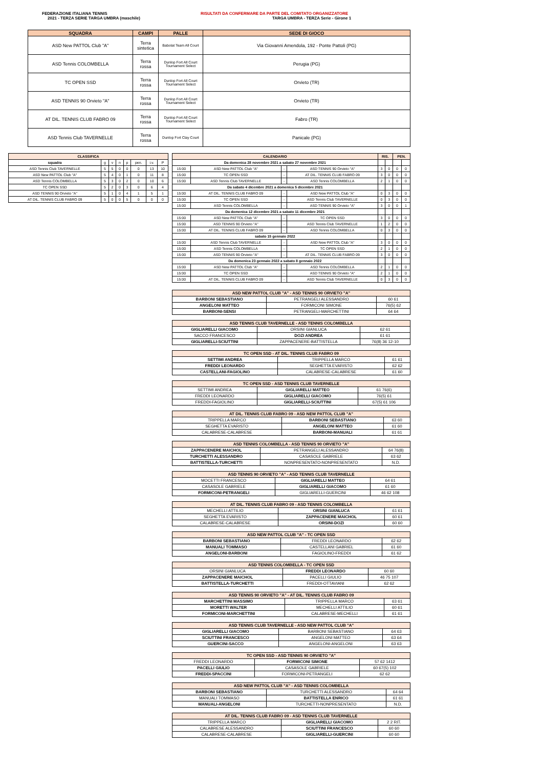FEDERAZIONE ITALIANA TENNIS
2021 - TERZA SERIE TARGA UMBRA (maschile)
RISULTATI DA CONFERMARE DA PARTE DEL COMITATO ORGANIZZATORE
TARGA UMBRA - TERZA Serie - Girone 1
| SQUADRA | CAMPI | PALLE | SEDE DI GIOCO |
| --- | --- | --- | --- |
| ASD New PATTOL Club "A" | Terra sintetica | Babolat Team All Court | Via Giovanni Amendola, 192 - Ponte Pattoli (PG) |
| ASD Tennis COLOMBELLA | Terra rossa | Dunlop Fort All Court Tournament Select | Perugia (PG) |
| TC OPEN SSD | Terra rossa | Dunlop Fort All Court Tournament Select | Orvieto (TR) |
| ASD TENNIS 90 Orvieto "A" | Terra rossa | Dunlop Fort All Court Tournament Select | Orvieto (TR) |
| AT DIL. TENNIS CLUB FABRO 09 | Terra rossa | Dunlop Fort All Court Tournament Select | Fabro (TR) |
| ASD Tennis Club TAVERNELLE | Terra rossa | Dunlop Fort Clay Court | Panicale (PG) |
| CLASSIFICA | | | | | | | |
| --- | --- | --- | --- | --- | --- | --- | --- |
| squadra | g | v | n | p | pen. | i.v. | P |
| ASD Tennis Club TAVERNELLE | 5 | 5 | 0 | 0 | 0 | 13 | 10 |
| ASD New PATTOL Club "A" | 5 | 4 | 0 | 1 | 0 | 11 | 8 |
| ASD Tennis COLOMBELLA | 5 | 3 | 0 | 2 | 0 | 10 | 6 |
| TC OPEN SSD | 5 | 2 | 0 | 3 | 0 | 6 | 4 |
| ASD TENNIS 90 Orvieto "A" | 5 | 1 | 0 | 4 | 1 | 5 | 1 |
| AT DIL. TENNIS CLUB FABRO 09 | 5 | 0 | 0 | 5 | 0 | 0 | 0 |
| CALENDARIO | | | | RIS. | | PEN. | |
| --- | --- | --- | --- | --- | --- | --- | --- |
| Da domenica 28 novembre 2021 a sabato 27 novembre 2021 | | | | | | | |
| 15:00 | ASD New PATTOL Club "A" | - | ASD TENNIS 90 Orvieto "A" | 3 | 0 | 0 | 0 |
| 15:00 | TC OPEN SSD | - | AT DIL. TENNIS CLUB FABRO 09 | 3 | 0 | 0 | 0 |
| 15:00 | ASD Tennis Club TAVERNELLE | - | ASD Tennis COLOMBELLA | 2 | 1 | 0 | 0 |
| Da sabato 4 dicembre 2021 a domenica 5 dicembre 2021 | | | | | | | |
| 15:00 | AT DIL. TENNIS CLUB FABRO 09 | - | ASD New PATTOL Club "A" | 0 | 3 | 0 | 0 |
| 15:00 | TC OPEN SSD | - | ASD Tennis Club TAVERNELLE | 0 | 3 | 0 | 0 |
| 15:00 | ASD Tennis COLOMBELLA | - | ASD TENNIS 90 Orvieto "A" | 3 | 0 | 0 | 1 |
| Da domenica 12 dicembre 2021 a sabato 11 dicembre 2021 | | | | | | | |
| 15:00 | ASD New PATTOL Club "A" | - | TC OPEN SSD | 3 | 0 | 0 | 0 |
| 15:00 | ASD TENNIS 90 Orvieto "A" | - | ASD Tennis Club TAVERNELLE | 1 | 2 | 0 | 0 |
| 15:00 | AT DIL. TENNIS CLUB FABRO 09 | - | ASD Tennis COLOMBELLA | 0 | 3 | 0 | 0 |
| sabato 15 gennaio 2022 | | | | | | | |
| 15:00 | ASD Tennis Club TAVERNELLE | - | ASD New PATTOL Club "A" | 3 | 0 | 0 | 0 |
| 15:00 | ASD Tennis COLOMBELLA | - | TC OPEN SSD | 2 | 1 | 0 | 0 |
| 15:00 | ASD TENNIS 90 Orvieto "A" | - | AT DIL. TENNIS CLUB FABRO 09 | 3 | 0 | 0 | 0 |
| Da domenica 23 gennaio 2022 a sabato 8 gennaio 2022 | | | | | | | |
| 15:00 | ASD New PATTOL Club "A" | - | ASD Tennis COLOMBELLA | 2 | 1 | 0 | 0 |
| 15:00 | TC OPEN SSD | - | ASD TENNIS 90 Orvieto "A" | 2 | 1 | 0 | 0 |
| 15:00 | AT DIL. TENNIS CLUB FABRO 09 | - | ASD Tennis Club TAVERNELLE | 0 | 3 | 0 | 0 |
| ASD NEW PATTOL CLUB "A" - ASD TENNIS 90 ORVIETO "A" | | |
| --- | --- | --- |
| BARBONI SEBASTIANO | PETRANGELI ALESSANDRO | 60 61 |
| ANGELONI MATTEO | FORMICONI SIMONE | 76(5) 62 |
| BARBONI-SENSI | PETRANGELI-MARCHETTINI | 64 64 |
| ASD TENNIS CLUB TAVERNELLE - ASD TENNIS COLOMBELLA | | |
| --- | --- | --- |
| GIGLIARELLI GIACOMO | ORSINI GIANLUCA | 62 61 |
| SACCO FRANCESCO | DOZI ANDREA | 61 61 |
| GIGLIARELLI-SCIUTTINI | ZAPPACENERE-BATTISTELLA | 76(8) 36 12-10 |
| TC OPEN SSD - AT DIL. TENNIS CLUB FABRO 09 | | |
| --- | --- | --- |
| SETTIMI ANDREA | TRIPPELLA MARCO | 61 61 |
| FREDDI LEONARDO | SEGHETTA EVARISTO | 62 62 |
| CASTELLANI-FAGIOLINO | CALABRESE-CALABRESE | 61 60 |
| TC OPEN SSD - ASD TENNIS CLUB TAVERNELLE | | |
| --- | --- | --- |
| SETTIMI ANDREA | GIGLIARELLI MATTEO | 61 76(6) |
| FREDDI LEONARDO | GIGLIARELLI GIACOMO | 76(5) 61 |
| FREDDI-FAGIOLINO | GIGLIARELLI-SCIUTTINI | 67(5) 61 106 |
| AT DIL. TENNIS CLUB FABRO 09 - ASD NEW PATTOL CLUB "A" | | |
| --- | --- | --- |
| TRIPPELLA MARCO | BARBONI SEBASTIANO | 63 60 |
| SEGHETTA EVARISTO | ANGELONI MATTEO | 61 60 |
| CALABRESE-CALABRESE | BARBONI-MANUALI | 61 61 |
| ASD TENNIS COLOMBELLA - ASD TENNIS 90 ORVIETO "A" | | |
| --- | --- | --- |
| ZAPPACENERE MAICHOL | PETRANGELI ALESSANDRO | 64 76(8) |
| TURCHETTI ALESSANDRO | CASASOLE GABRIELE | 63 62 |
| BATTISTELLA-TURCHETTI | NONPRESENTATO-NONPRESENTATO | N.D. |
| ASD TENNIS 90 ORVIETO "A" - ASD TENNIS CLUB TAVERNELLE | | |
| --- | --- | --- |
| MOCETTI FRANCESCO | GIGLIARELLI MATTEO | 64 61 |
| CASASOLE GABRIELE | GIGLIARELLI GIACOMO | 61 60 |
| FORMICONI-PETRANGELI | GIGLIARELLI-GUERCINI | 46 62 108 |
| AT DIL. TENNIS CLUB FABRO 09 - ASD TENNIS COLOMBELLA | | |
| --- | --- | --- |
| MECHELLI ATTILIO | ORSINI GIANLUCA | 61 61 |
| SEGHETTA EVARISTO | ZAPPACENERE MAICHOL | 60 61 |
| CALABRESE-CALABRESE | ORSINI-DOZI | 60 60 |
| ASD NEW PATTOL CLUB "A" - TC OPEN SSD | | |
| --- | --- | --- |
| BARBONI SEBASTIANO | FREDDI LEONARDO | 62 62 |
| MANUALI TOMMASO | CASTELLANI GABRIEL | 61 60 |
| ANGELONI-BARBONI | FAGIOLINO-FREDDI | 61 62 |
| ASD TENNIS COLOMBELLA - TC OPEN SSD | | |
| --- | --- | --- |
| ORSINI GIANLUCA | FREDDI LEONARDO | 60 60 |
| ZAPPACENERE MAICHOL | PACELLI GIULIO | 46 75 107 |
| BATTISTELLA-TURCHETTI | FREDDI-OTTAVIANI | 62 62 |
| ASD TENNIS 90 ORVIETO "A" - AT DIL. TENNIS CLUB FABRO 09 | | |
| --- | --- | --- |
| MARCHETTINI MASSIMO | TRIPPELLA MARCO | 63 61 |
| MORETTI WALTER | MECHELLI ATTILIO | 60 61 |
| FORMICONI-MARCHETTINI | CALABRESE-MECHELLI | 61 61 |
| ASD TENNIS CLUB TAVERNELLE - ASD NEW PATTOL CLUB "A" | | |
| --- | --- | --- |
| GIGLIARELLI GIACOMO | BARBONI SEBASTIANO | 64 63 |
| SCIUTTINI FRANCESCO | ANGELONI MATTEO | 63 64 |
| GUERCINI-SACCO | ANGELONI-ANGELONI | 63 63 |
| TC OPEN SSD - ASD TENNIS 90 ORVIETO "A" | | |
| --- | --- | --- |
| FREDDI LEONARDO | FORMICONI SIMONE | 57 62 1412 |
| PACELLI GIULIO | CASASOLE GABRIELE | 60 67(5) 102 |
| FREDDI-SPACCINI | FORMICONI-PETRANGELI | 62 62 |
| ASD NEW PATTOL CLUB "A" - ASD TENNIS COLOMBELLA | | |
| --- | --- | --- |
| BARBONI SEBASTIANO | TURCHETTI ALESSANDRO | 64 64 |
| MANUALI TOMMASO | BATTISTELLA ENRICO | 61 61 |
| MANUALI-ANGELONI | TURCHETTI-NONPRESENTATO | N.D. |
| AT DIL. TENNIS CLUB FABRO 09 - ASD TENNIS CLUB TAVERNELLE | | |
| --- | --- | --- |
| TRIPPELLA MARCO | GIGLIARELLI GIACOMO | 2 2 RIT. |
| CALABRESE ALESSANDRO | SCIUTTINI FRANCESCO | 60 60 |
| CALABRESE-CALABRESE | GIGLIARELLI-GUERCINI | 60 60 |